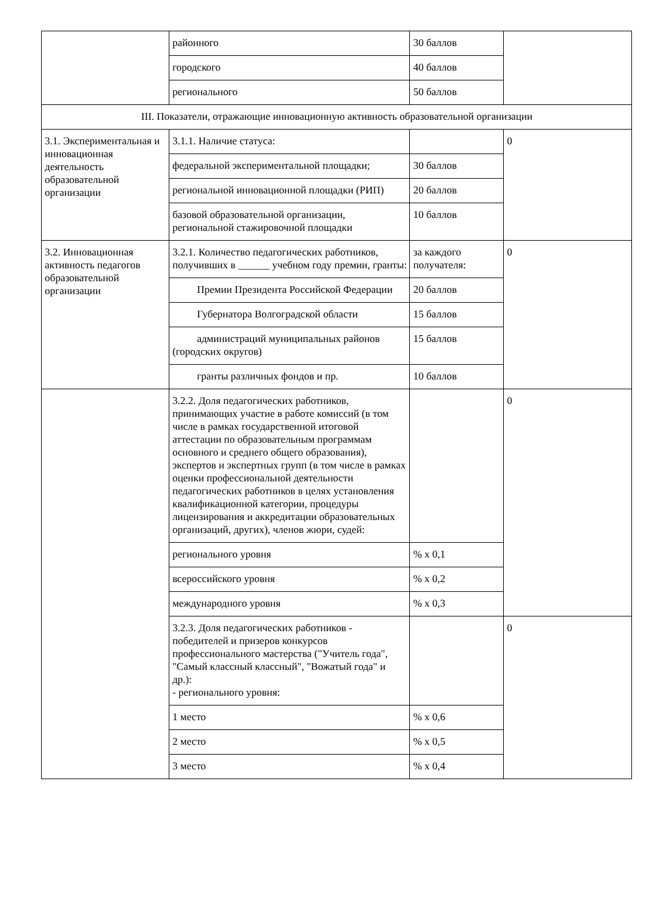| | районного | 30 баллов | |
| | городского | 40 баллов | |
| | регионального | 50 баллов | |
| III. Показатели, отражающие инновационную активность образовательной организации | | | |
| 3.1. Экспериментальная и инновационная деятельность образовательной организации | 3.1.1. Наличие статуса: | | 0 |
| | федеральной экспериментальной площадки; | 30 баллов | |
| | региональной инновационной площадки (РИП) | 20 баллов | |
| | базовой образовательной организации, региональной стажировочной площадки | 10 баллов | |
| 3.2. Инновационная активность педагогов образовательной организации | 3.2.1. Количество педагогических работников, получивших в ______ учебном году премии, гранты: | за каждого получателя: | 0 |
| | Премии Президента Российской Федерации | 20 баллов | |
| | Губернатора Волгоградской области | 15 баллов | |
| | администраций муниципальных районов (городских округов) | 15 баллов | |
| | гранты различных фондов и пр. | 10 баллов | |
| | 3.2.2. Доля педагогических работников, принимающих участие в работе комиссий (в том числе в рамках государственной итоговой аттестации по образовательным программам основного и среднего общего образования), экспертов и экспертных групп (в том числе в рамках оценки профессиональной деятельности педагогических работников в целях установления квалификационной категории, процедуры лицензирования и аккредитации образовательных организаций, других), членов жюри, судей: | | 0 |
| | регионального уровня | % x 0,1 | |
| | всероссийского уровня | % x 0,2 | |
| | международного уровня | % x 0,3 | |
| | 3.2.3. Доля педагогических работников - победителей и призеров конкурсов профессионального мастерства ("Учитель года", "Самый классный классный", "Вожатый года" и др.): - регионального уровня: | | 0 |
| | 1 место | % x 0,6 | |
| | 2 место | % x 0,5 | |
| | 3 место | % x 0,4 | |